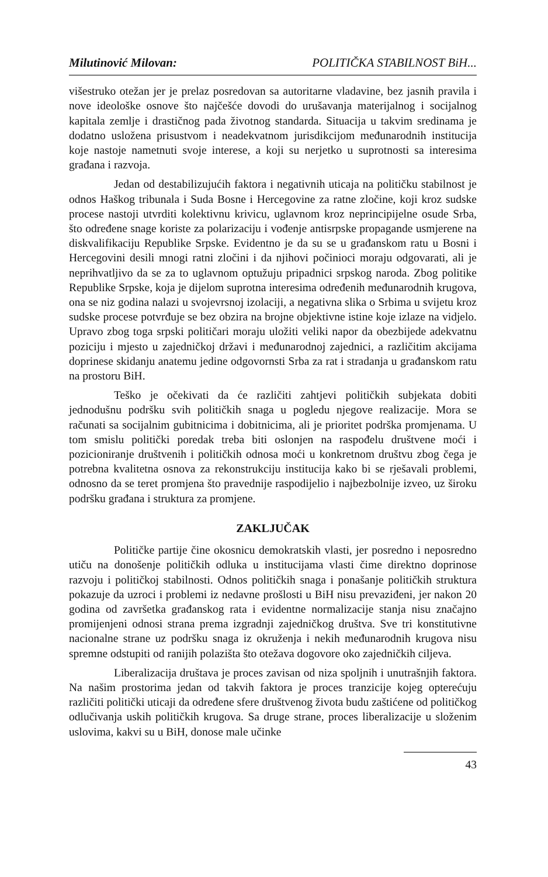Milutinović Milovan: POLITIČKA STABILNOST BiH...
višestruko otežan jer je prelaz posredovan sa autoritarne vladavine, bez jasnih pravila i nove ideološke osnove što najčešće dovodi do urušavanja materijalnog i socijalnog kapitala zemlje i drastičnog pada životnog standarda. Situacija u takvim sredinama je dodatno usložena prisustvom i neadekvatnom jurisdikcijom međunarodnih institucija koje nastoje nametnuti svoje interese, a koji su nerjetko u suprotnosti sa interesima građana i razvoja.
Jedan od destabilizujućih faktora i negativnih uticaja na političku stabilnost je odnos Haškog tribunala i Suda Bosne i Hercegovine za ratne zločine, koji kroz sudske procese nastoji utvrditi kolektivnu krivicu, uglavnom kroz neprincipijelne osude Srba, što određene snage koriste za polarizaciju i vođenje antisrpske propagande usmjerene na diskvalifikaciju Republike Srpske. Evidentno je da su se u građanskom ratu u Bosni i Hercegovini desili mnogi ratni zločini i da njihovi počinioci moraju odgovarati, ali je neprihvatljivo da se za to uglavnom optužuju pripadnici srpskog naroda. Zbog politike Republike Srpske, koja je dijelom suprotna interesima određenih međunarodnih krugova, ona se niz godina nalazi u svojevrsnoj izolaciji, a negativna slika o Srbima u svijetu kroz sudske procese potvrđuje se bez obzira na brojne objektivne istine koje izlaze na vidjelo. Upravo zbog toga srpski političari moraju uložiti veliki napor da obezbijede adekvatnu poziciju i mjesto u zajedničkoj državi i međunarodnoj zajednici, a različitim akcijama doprinese skidanju anatemu jedine odgovornsti Srba za rat i stradanja u građanskom ratu na prostoru BiH.
Teško je očekivati da će različiti zahtjevi političkih subjekata dobiti jednodušnu podršku svih političkih snaga u pogledu njegove realizacije. Mora se računati sa socijalnim gubitnicima i dobitnicima, ali je prioritet podrška promjenama. U tom smislu politički poredak treba biti oslonjen na raspođelu društvene moći i pozicioniranje društvenih i političkih odnosa moći u konkretnom društvu zbog čega je potrebna kvalitetna osnova za rekonstrukciju institucija kako bi se rješavali problemi, odnosno da se teret promjena što pravednije raspodijelio i najbezbolnije izveo, uz široku podršku građana i struktura za promjene.
ZAKLJUČAK
Političke partije čine okosnicu demokratskih vlasti, jer posredno i neposredno utiču na donošenje političkih odluka u institucijama vlasti čime direktno doprinose razvoju i političkoj stabilnosti. Odnos političkih snaga i ponašanje političkih struktura pokazuje da uzroci i problemi iz nedavne prošlosti u BiH nisu prevaziđeni, jer nakon 20 godina od završetka građanskog rata i evidentne normalizacije stanja nisu značajno promijenjeni odnosi strana prema izgradnji zajedničkog društva. Sve tri konstitutivne nacionalne strane uz podršku snaga iz okruženja i nekih međunarodnih krugova nisu spremne odstupiti od ranijih polazišta što otežava dogovore oko zajedničkih ciljeva.
Liberalizacija društava je proces zavisan od niza spoljnih i unutrašnjih faktora. Na našim prostorima jedan od takvih faktora je proces tranzicije kojeg opterećuju različiti politički uticaji da određene sfere društvenog života budu zaštićene od političkog odlučivanja uskih političkih krugova. Sa druge strane, proces liberalizacije u složenim uslovima, kakvi su u BiH, donose male učinke
43